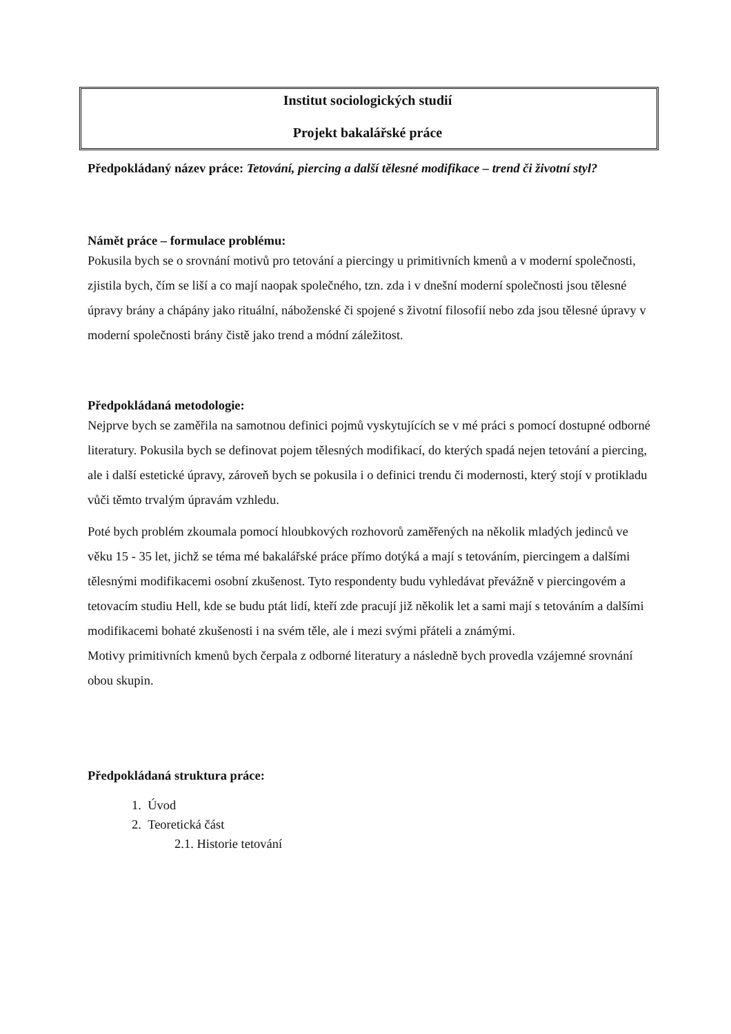Institut sociologických studií
Projekt bakalářské práce
Předpokládaný název práce: Tetování, piercing a další tělesné modifikace – trend či životní styl?
Námět práce – formulace problému:
Pokusila bych se o srovnání motivů pro tetování a piercingy u primitivních kmenů a v moderní společnosti, zjistila bych, čím se liší a co mají naopak společného, tzn. zda i v dnešní moderní společnosti jsou tělesné úpravy brány a chápány jako rituální, náboženské či spojené s životní filosofií nebo zda jsou tělesné úpravy v moderní společnosti brány čistě jako trend a módní záležitost.
Předpokládaná metodologie:
Nejprve bych se zaměřila na samotnou definici pojmů vyskytujících se v mé práci s pomocí dostupné odborné literatury. Pokusila bych se definovat pojem tělesných modifikací, do kterých spadá nejen tetování a piercing, ale i další estetické úpravy, zároveň bych se pokusila i o definici trendu či modernosti, který stojí v protikladu vůči těmto trvalým úpravám vzhledu.
Poté bych problém zkoumala pomocí hloubkových rozhovorů zaměřených na několik mladých jedinců ve věku 15 - 35 let, jichž se téma mé bakalářské práce přímo dotýká a mají s tetováním, piercingem a dalšími tělesnými modifikacemi osobní zkušenost. Tyto respondenty budu vyhledávat převážně v piercingovém a tetovacím studiu Hell, kde se budu ptát lidí, kteří zde pracují již několik let a sami mají s tetováním a dalšími modifikacemi bohaté zkušenosti i na svém těle, ale i mezi svými přáteli a známými.
Motivy primitivních kmenů bych čerpala z odborné literatury a následně bych provedla vzájemné srovnání obou skupin.
Předpokládaná struktura práce:
1. Úvod
2. Teoretická část
2.1. Historie tetování